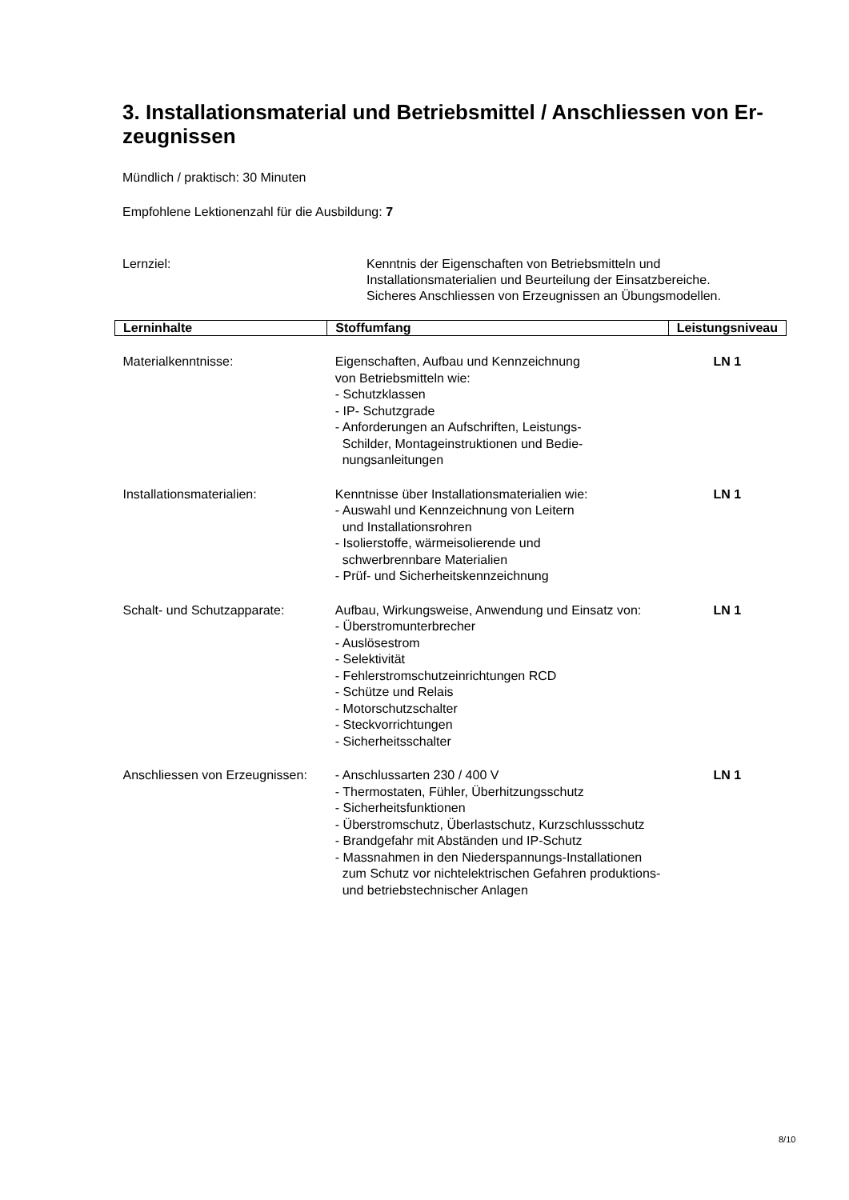3. Installationsmaterial und Betriebsmittel / Anschliessen von Er-
zeugnissen
Mündlich / praktisch: 30 Minuten
Empfohlene Lektionenzahl für die Ausbildung: 7
Lernziel: Kenntnis der Eigenschaften von Betriebsmitteln und
Installationsmaterialien und Beurteilung der Einsatzbereiche.
Sicheres Anschliessen von Erzeugnissen an Übungsmodellen.
| Lerninhalte | Stoffumfang | Leistungsniveau |
| --- | --- | --- |
| Materialkenntnisse: | Eigenschaften, Aufbau und Kennzeichnung von Betriebsmitteln wie: - Schutzklassen - IP- Schutzgrade - Anforderungen an Aufschriften, Leistungs- Schilder, Montageinstruktionen und Bedie- nungsanleitungen | LN 1 |
| Installationsmaterialien: | Kenntnisse über Installationsmaterialien wie: - Auswahl und Kennzeichnung von Leitern und Installationsrohren - Isolierstoffe, wärmeisolierende und schwerbrennbare Materialien - Prüf- und Sicherheitskennzeichnung | LN 1 |
| Schalt- und Schutzapparate: | Aufbau, Wirkungsweise, Anwendung und Einsatz von: - Überstromunterbrecher - Auslösestrom - Selektivität - Fehlerstromschutzeinrichtungen RCD - Schütze und Relais - Motorschutzschalter - Steckvorrichtungen - Sicherheitsschalter | LN 1 |
| Anschliessen von Erzeugnissen: | - Anschlussarten 230 / 400 V - Thermostaten, Fühler, Überhitzungsschutz - Sicherheitsfunktionen - Überstromschutz, Überlastschutz, Kurzschlussschutz - Brandgefahr mit Abständen und IP-Schutz - Massnahmen in den Niederspannungs-Installationen zum Schutz vor nichtelektrischen Gefahren produktions- und betriebstechnischer Anlagen | LN 1 |
8/10